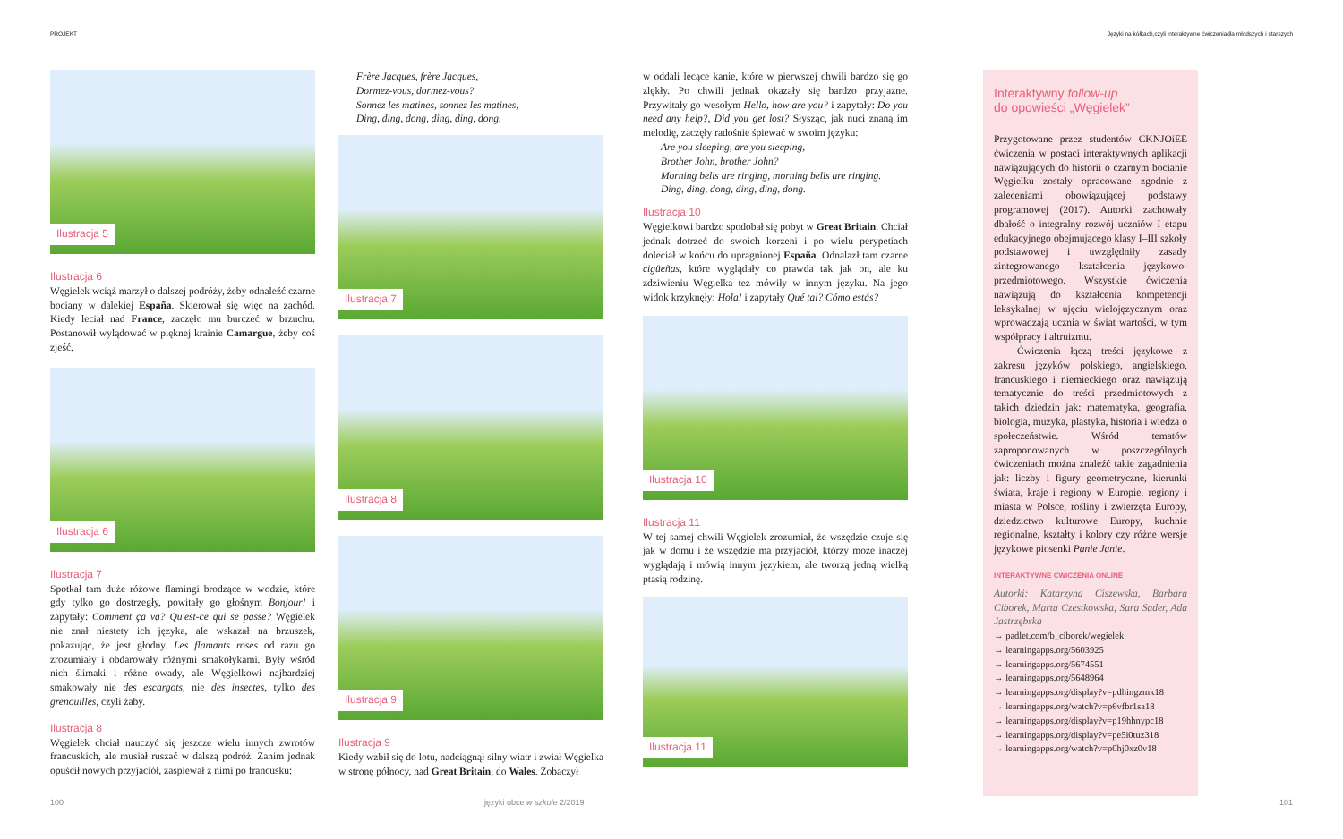PROJEKT Języki na kółkach,czyli interaktywne ćwiczeniadla młodszych i starszych
Ilustracja 5
Ilustracja 6
Węgielek wciąż marzył o dalszej podróży, żeby odnaleźć czarne bociany w dalekiej España. Skierował się więc na zachód. Kiedy leciał nad France, zaczęło mu burczeć w brzuchu. Postanowił wylądować w pięknej krainie Camargue, żeby coś zjeść.
Ilustracja 6
Ilustracja 7
Spotkał tam duże różowe flamingi brodzące w wodzie, które gdy tylko go dostrzegły, powitały go głośnym Bonjour! i zapytały: Comment ça va? Qu'est-ce qui se passe? Węgielek nie znał niestety ich języka, ale wskazał na brzuszek, pokazując, że jest głodny. Les flamants roses od razu go zrozumiały i obdarowały różnymi smakołykami. Były wśród nich ślimaki i różne owady, ale Węgielkowi najbardziej smakowały nie des escargots, nie des insectes, tylko des grenouilles, czyli żaby.
Ilustracja 8
Węgielek chciał nauczyć się jeszcze wielu innych zwrotów francuskich, ale musiał ruszać w dalszą podróż. Zanim jednak opuścił nowych przyjaciół, zaśpiewał z nimi po francusku:
Frère Jacques, frère Jacques,
Dormez-vous, dormez-vous?
Sonnez les matines, sonnez les matines,
Ding, ding, dong, ding, ding, dong.
Ilustracja 7
Ilustracja 8
Ilustracja 9
Ilustracja 9
Kiedy wzbił się do lotu, nadciągnął silny wiatr i zwiał Węgielka w stronę północy, nad Great Britain, do Wales. Zobaczył
w oddali lecące kanie, które w pierwszej chwili bardzo się go zlękły. Po chwili jednak okazały się bardzo przyjazne. Przywitały go wesołym Hello, how are you? i zapytały: Do you need any help?, Did you get lost? Słysząc, jak nuci znaną im melodię, zaczęły radośnie śpiewać w swoim języku:
Are you sleeping, are you sleeping,
Brother John, brother John?
Morning bells are ringing, morning bells are ringing.
Ding, ding, dong, ding, ding, dong.
Ilustracja 10
Węgielkowi bardzo spodobał się pobyt w Great Britain. Chciał jednak dotrzeć do swoich korzeni i po wielu perypetiach doleciał w końcu do upragnionej España. Odnalazł tam czarne cigüeñas, które wyglądały co prawda tak jak on, ale ku zdziwieniu Węgielka też mówiły w innym języku. Na jego widok krzyknęły: Hola! i zapytały Qué tal? Cómo estás?
Ilustracja 10
Ilustracja 11
W tej samej chwili Węgielek zrozumiał, że wszędzie czuje się jak w domu i że wszędzie ma przyjaciół, którzy może inaczej wyglądają i mówią innym językiem, ale tworzą jedną wielką ptasią rodzinę.
Ilustracja 11
Interaktywny follow-up
do opowieści „Węgielek”
Przygotowane przez studentów CKNJOiEE ćwiczenia w postaci interaktywnych aplikacji nawiązujących do historii o czarnym bocianie Węgielku zostały opracowane zgodnie z zaleceniami obowiązującej podstawy programowej (2017). Autorki zachowały dbałość o integralny rozwój uczniów I etapu edukacyjnego obejmującego klasy I–III szkoły podstawowej i uwzględniły zasady zintegrowanego kształcenia językowo-przedmiotowego. Wszystkie ćwiczenia nawiązują do kształcenia kompetencji leksykalnej w ujęciu wielojęzycznym oraz wprowadzają ucznia w świat wartości, w tym współpracy i altruizmu.
Ćwiczenia łączą treści językowe z zakresu języków polskiego, angielskiego, francuskiego i niemieckiego oraz nawiązują tematycznie do treści przedmiotowych z takich dziedzin jak: matematyka, geografia, biologia, muzyka, plastyka, historia i wiedza o społeczeństwie. Wśród tematów zaproponowanych w poszczególnych ćwiczeniach można znaleźć takie zagadnienia jak: liczby i figury geometryczne, kierunki świata, kraje i regiony w Europie, regiony i miasta w Polsce, rośliny i zwierzęta Europy, dziedzictwo kulturowe Europy, kuchnie regionalne, kształty i kolory czy różne wersje językowe piosenki Panie Janie.
INTERAKTYWNE ĆWICZENIA ONLINE
Autorki: Katarzyna Ciszewska, Barbara Ciborek, Marta Czestkowska, Sara Sader, Ada Jastrzębska
→ padlet.com/b_ciborek/wegielek
→ learningapps.org/5603925
→ learningapps.org/5674551
→ learningapps.org/5648964
→ learningapps.org/display?v=pdhingzmk18
→ learningapps.org/watch?v=p6vfbr1sa18
→ learningapps.org/display?v=p19hhnypc18
→ learningapps.org/display?v=pe5i0tuz318
→ learningapps.org/watch?v=p0hj0xz0v18
100 języki obce w szkole 2/2019 101